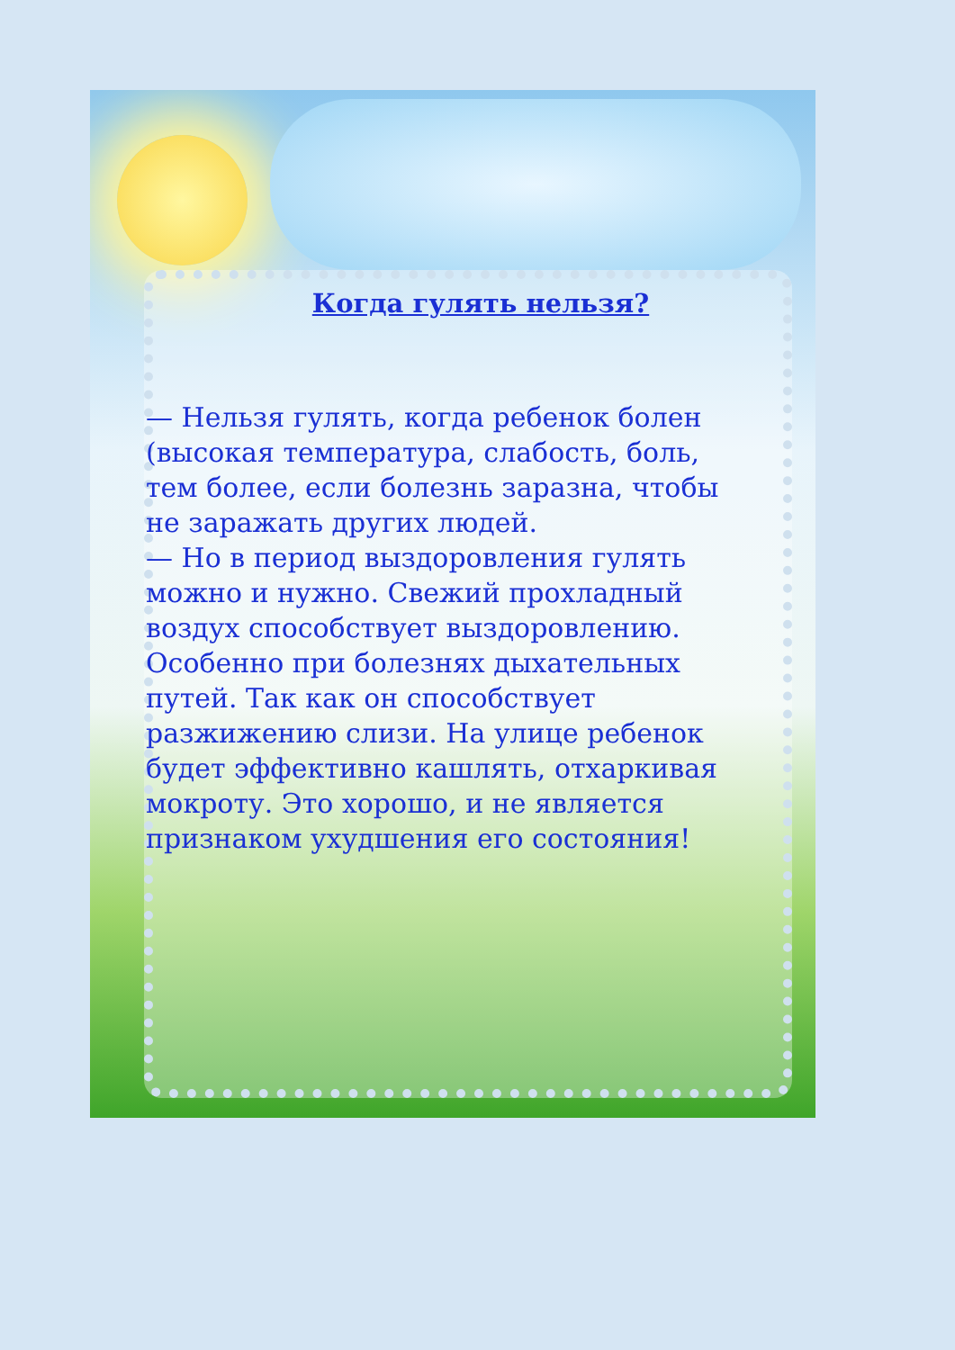Когда гулять нельзя?
— Нельзя гулять, когда ребенок болен (высокая температура, слабость, боль, тем более, если болезнь заразна, чтобы не заражать других людей.
— Но в период выздоровления гулять можно и нужно. Свежий прохладный воздух способствует выздоровлению. Особенно при болезнях дыхательных путей. Так как он способствует разжижению слизи. На улице ребенок будет эффективно кашлять, отхаркивая мокроту. Это хорошо, и не является признаком ухудшения его состояния!